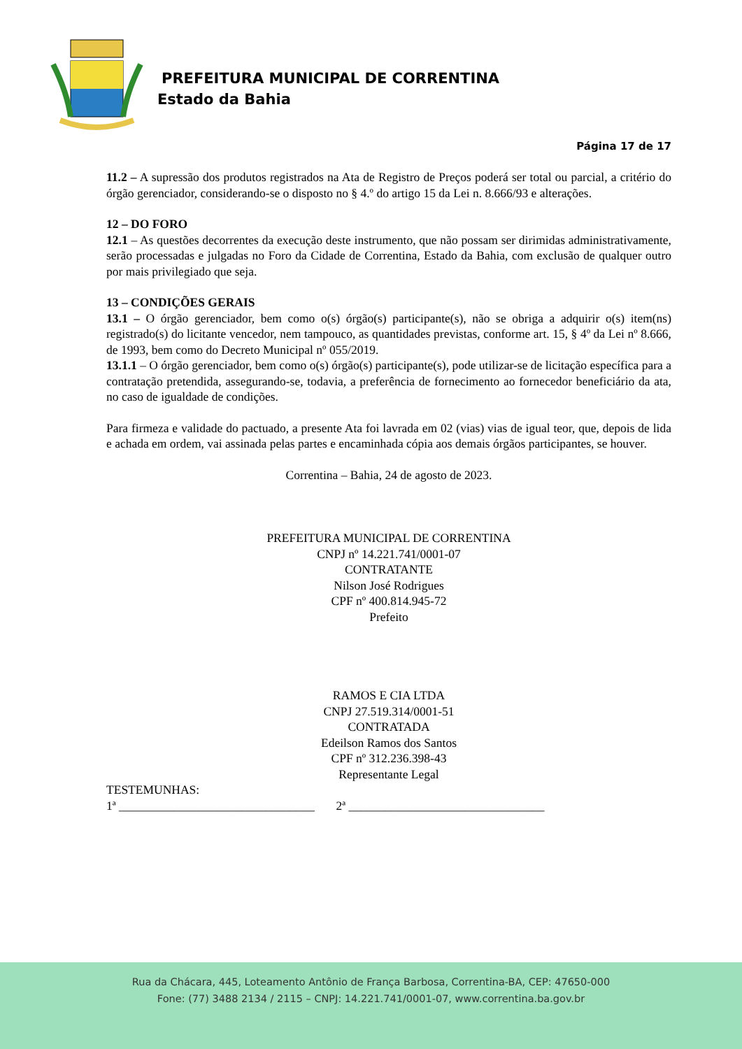PREFEITURA MUNICIPAL DE CORRENTINA
Estado da Bahia
Página 17 de 17
11.2 – A supressão dos produtos registrados na Ata de Registro de Preços poderá ser total ou parcial, a critério do órgão gerenciador, considerando-se o disposto no § 4.º do artigo 15 da Lei n. 8.666/93 e alterações.
12 – DO FORO
12.1 – As questões decorrentes da execução deste instrumento, que não possam ser dirimidas administrativamente, serão processadas e julgadas no Foro da Cidade de Correntina, Estado da Bahia, com exclusão de qualquer outro por mais privilegiado que seja.
13 – CONDIÇÕES GERAIS
13.1 – O órgão gerenciador, bem como o(s) órgão(s) participante(s), não se obriga a adquirir o(s) item(ns) registrado(s) do licitante vencedor, nem tampouco, as quantidades previstas, conforme art. 15, § 4º da Lei nº 8.666, de 1993, bem como do Decreto Municipal nº 055/2019.
13.1.1 – O órgão gerenciador, bem como o(s) órgão(s) participante(s), pode utilizar-se de licitação específica para a contratação pretendida, assegurando-se, todavia, a preferência de fornecimento ao fornecedor beneficiário da ata, no caso de igualdade de condições.
Para firmeza e validade do pactuado, a presente Ata foi lavrada em 02 (vias) vias de igual teor, que, depois de lida e achada em ordem, vai assinada pelas partes e encaminhada cópia aos demais órgãos participantes, se houver.
Correntina – Bahia, 24 de agosto de 2023.
PREFEITURA MUNICIPAL DE CORRENTINA
CNPJ nº 14.221.741/0001-07
CONTRATANTE
Nilson José Rodrigues
CPF nº 400.814.945-72
Prefeito
RAMOS E CIA LTDA
CNPJ 27.519.314/0001-51
CONTRATADA
Edeilson Ramos dos Santos
CPF nº 312.236.398-43
Representante Legal
TESTEMUNHAS:
1ª ________________________________ 2ª ________________________________
Rua da Chácara, 445, Loteamento Antônio de França Barbosa, Correntina-BA, CEP: 47650-000
Fone: (77) 3488 2134 / 2115 – CNPJ: 14.221.741/0001-07, www.correntina.ba.gov.br